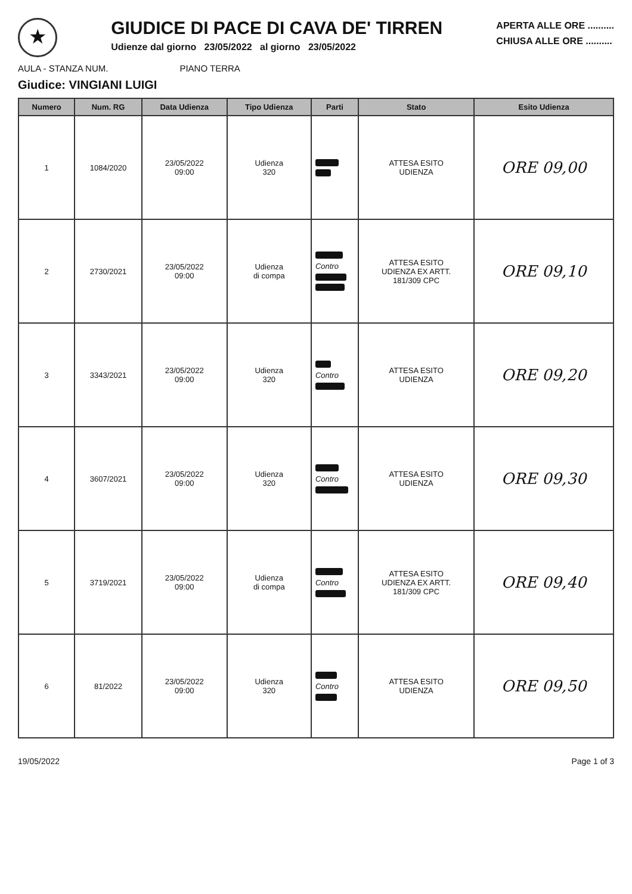★
GIUDICE DI PACE DI CAVA DE' TIRREN
Udienze dal giorno 23/05/2022 al giorno 23/05/2022
APERTA ALLE ORE ..........
CHIUSA ALLE ORE ..........
AULA - STANZA NUM. PIANO TERRA
Giudice: VINGIANI LUIGI
| Numero | Num. RG | Data Udienza | Tipo Udienza | Parti | Stato | Esito Udienza |
| --- | --- | --- | --- | --- | --- | --- |
| 1 | 1084/2020 | 23/05/2022 09:00 | Udienza 320 | | ATTESA ESITO UDIENZA | ORE 09,00 |
| 2 | 2730/2021 | 23/05/2022 09:00 | Udienza di compa | Contro | ATTESA ESITO UDIENZA EX ARTT. 181/309 CPC | ORE 09,10 |
| 3 | 3343/2021 | 23/05/2022 09:00 | Udienza 320 | Contro | ATTESA ESITO UDIENZA | ORE 09,20 |
| 4 | 3607/2021 | 23/05/2022 09:00 | Udienza 320 | Contro | ATTESA ESITO UDIENZA | ORE 09,30 |
| 5 | 3719/2021 | 23/05/2022 09:00 | Udienza di compa | Contro | ATTESA ESITO UDIENZA EX ARTT. 181/309 CPC | ORE 09,40 |
| 6 | 81/2022 | 23/05/2022 09:00 | Udienza 320 | Contro | ATTESA ESITO UDIENZA | ORE 09,50 |
19/05/2022 Page 1 of 3